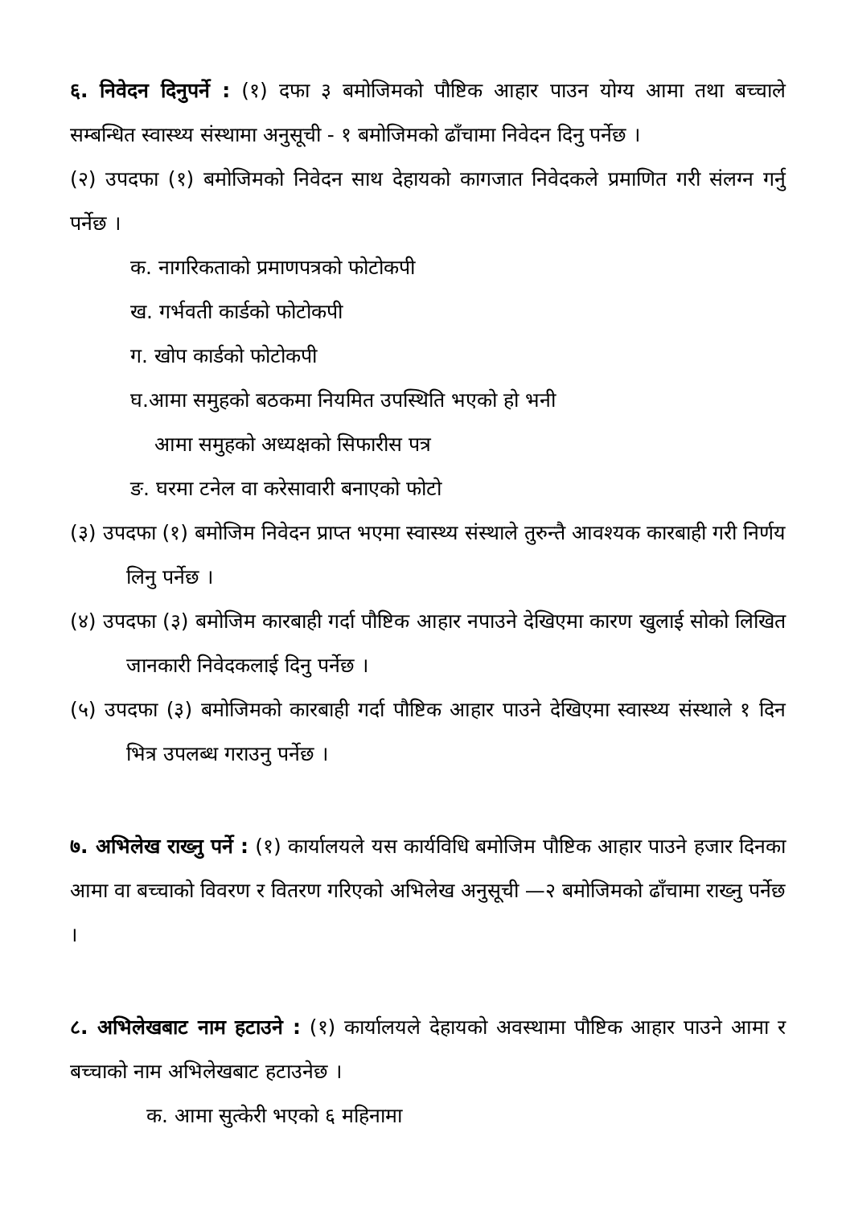६. निवेदन दिनुपर्ने : (१) दफा ३ बमोजिमको पौष्टिक आहार पाउन योग्य आमा तथा बच्चाले सम्बन्धित स्वास्थ्य संस्थामा अनुसूची - १ बमोजिमको ढाँचामा निवेदन दिनु पर्नेछ ।
(२) उपदफा (१) बमोजिमको निवेदन साथ देहायको कागजात निवेदकले प्रमाणित गरी संलग्न गर्नु पर्नेछ ।
क. नागरिकताको प्रमाणपत्रको फोटोकपी
ख. गर्भवती कार्डको फोटोकपी
ग. खोप कार्डको फोटोकपी
घ.आमा समुहको बठकमा नियमित उपस्थिति भएको हो भनी
आमा समुहको अध्यक्षको सिफारीस पत्र
ङ. घरमा टनेल वा करेसावारी बनाएको फोटो
(३) उपदफा (१) बमोजिम निवेदन प्राप्त भएमा स्वास्थ्य संस्थाले तुरुन्तै आवश्यक कारबाही गरी निर्णय लिनु पर्नेछ ।
(४) उपदफा (३) बमोजिम कारबाही गर्दा पौष्टिक आहार नपाउने देखिएमा कारण खुलाई सोको लिखित जानकारी निवेदकलाई दिनु पर्नेछ ।
(५) उपदफा (३) बमोजिमको कारबाही गर्दा पौष्टिक आहार पाउने देखिएमा स्वास्थ्य संस्थाले १ दिन भित्र उपलब्ध गराउनु पर्नेछ ।
७. अभिलेख राख्नु पर्ने : (१) कार्यालयले यस कार्यविधि बमोजिम पौष्टिक आहार पाउने हजार दिनका आमा वा बच्चाको विवरण र वितरण गरिएको अभिलेख अनुसूची —२ बमोजिमको ढाँचामा राख्नु पर्नेछ ।
८. अभिलेखबाट नाम हटाउने : (१) कार्यालयले देहायको अवस्थामा पौष्टिक आहार पाउने आमा र बच्चाको नाम अभिलेखबाट हटाउनेछ ।
क. आमा सुत्केरी भएको ६ महिनामा